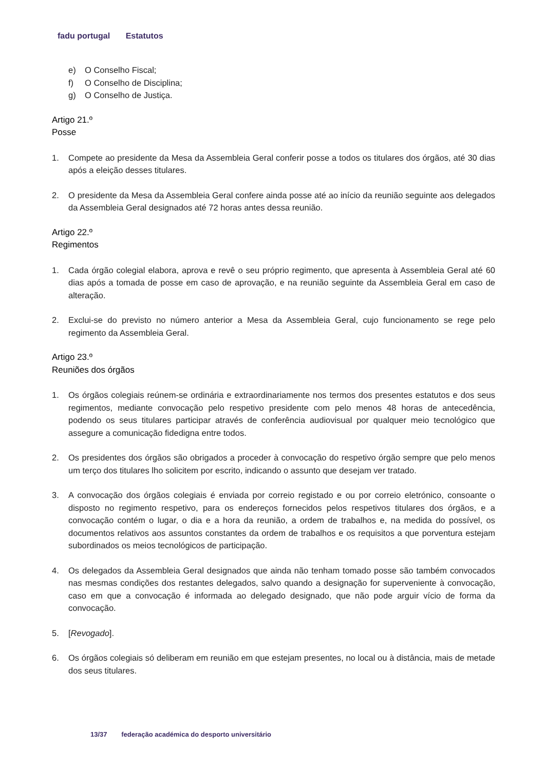fadu portugal Estatutos
e) O Conselho Fiscal;
f) O Conselho de Disciplina;
g) O Conselho de Justiça.
Artigo 21.º
Posse
1. Compete ao presidente da Mesa da Assembleia Geral conferir posse a todos os titulares dos órgãos, até 30 dias após a eleição desses titulares.
2. O presidente da Mesa da Assembleia Geral confere ainda posse até ao início da reunião seguinte aos delegados da Assembleia Geral designados até 72 horas antes dessa reunião.
Artigo 22.º
Regimentos
1. Cada órgão colegial elabora, aprova e revê o seu próprio regimento, que apresenta à Assembleia Geral até 60 dias após a tomada de posse em caso de aprovação, e na reunião seguinte da Assembleia Geral em caso de alteração.
2. Exclui-se do previsto no número anterior a Mesa da Assembleia Geral, cujo funcionamento se rege pelo regimento da Assembleia Geral.
Artigo 23.º
Reuniões dos órgãos
1. Os órgãos colegiais reúnem-se ordinária e extraordinariamente nos termos dos presentes estatutos e dos seus regimentos, mediante convocação pelo respetivo presidente com pelo menos 48 horas de antecedência, podendo os seus titulares participar através de conferência audiovisual por qualquer meio tecnológico que assegure a comunicação fidedigna entre todos.
2. Os presidentes dos órgãos são obrigados a proceder à convocação do respetivo órgão sempre que pelo menos um terço dos titulares lho solicitem por escrito, indicando o assunto que desejam ver tratado.
3. A convocação dos órgãos colegiais é enviada por correio registado e ou por correio eletrónico, consoante o disposto no regimento respetivo, para os endereços fornecidos pelos respetivos titulares dos órgãos, e a convocação contém o lugar, o dia e a hora da reunião, a ordem de trabalhos e, na medida do possível, os documentos relativos aos assuntos constantes da ordem de trabalhos e os requisitos a que porventura estejam subordinados os meios tecnológicos de participação.
4. Os delegados da Assembleia Geral designados que ainda não tenham tomado posse são também convocados nas mesmas condições dos restantes delegados, salvo quando a designação for superveniente à convocação, caso em que a convocação é informada ao delegado designado, que não pode arguir vício de forma da convocação.
5. [Revogado].
6. Os órgãos colegiais só deliberam em reunião em que estejam presentes, no local ou à distância, mais de metade dos seus titulares.
13/37 federação académica do desporto universitário